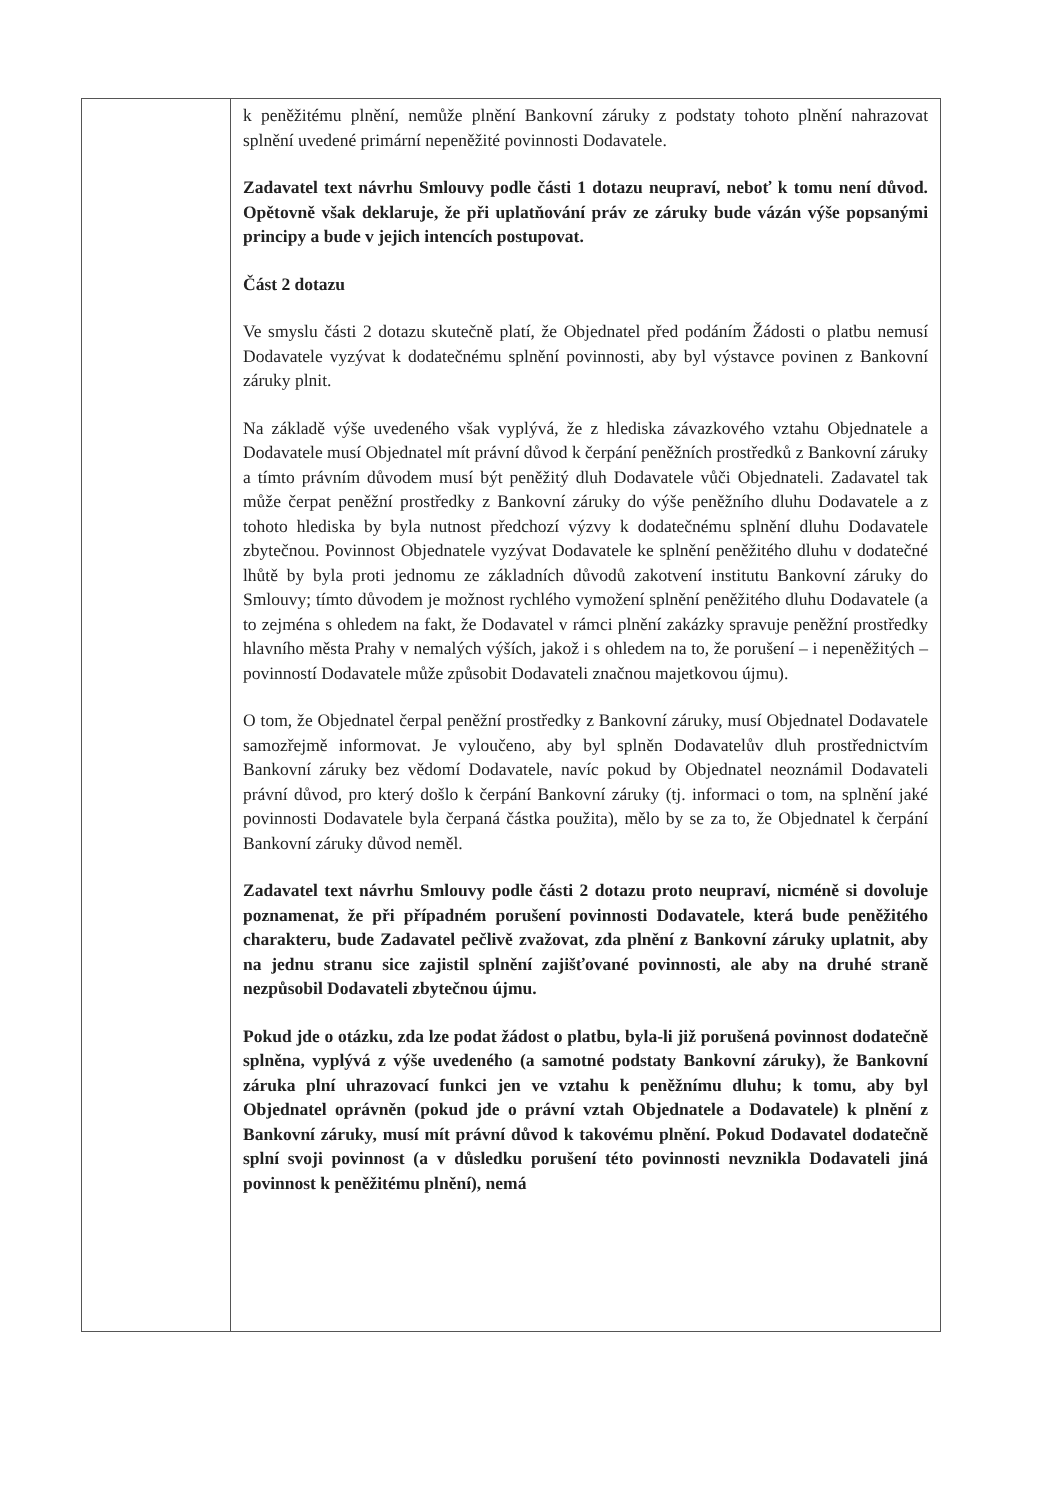| | k peněžitému plnění, nemůže plnění Bankovní záruky z podstaty tohoto plnění nahrazovat splnění uvedené primární nepeněžité povinnosti Dodavatele. Zadavatel text návrhu Smlouvy podle části 1 dotazu neupraví, neboť k tomu není důvod. Opětovně však deklaruje, že při uplatňování práv ze záruky bude vázán výše popsanými principy a bude v jejich intencích postupovat. Část 2 dotazu Ve smyslu části 2 dotazu skutečně platí, že Objednatel před podáním Žádosti o platbu nemusí Dodavatele vyzývat k dodatečnému splnění povinnosti, aby byl výstavce povinen z Bankovní záruky plnit. Na základě výše uvedeného však vyplývá, že z hlediska závazkového vztahu Objednatele a Dodavatele musí Objednatel mít právní důvod k čerpání peněžních prostředků z Bankovní záruky a tímto právním důvodem musí být peněžitý dluh Dodavatele vůči Objednateli. Zadavatel tak může čerpat peněžní prostředky z Bankovní záruky do výše peněžního dluhu Dodavatele a z tohoto hlediska by byla nutnost předchozí výzvy k dodatečnému splnění dluhu Dodavatele zbytečnou. Povinnost Objednatele vyzývat Dodavatele ke splnění peněžitého dluhu v dodatečné lhůtě by byla proti jednomu ze základních důvodů zakotvení institutu Bankovní záruky do Smlouvy; tímto důvodem je možnost rychlého vymožení splnění peněžitého dluhu Dodavatele (a to zejména s ohledem na fakt, že Dodavatel v rámci plnění zakázky spravuje peněžní prostředky hlavního města Prahy v nemalých výších, jakož i s ohledem na to, že porušení – i nepeněžitých – povinností Dodavatele může způsobit Dodavateli značnou majetkovou újmu). O tom, že Objednatel čerpal peněžní prostředky z Bankovní záruky, musí Objednatel Dodavatele samozřejmě informovat. Je vyloučeno, aby byl splněn Dodavatelův dluh prostřednictvím Bankovní záruky bez vědomí Dodavatele, navíc pokud by Objednatel neoznámil Dodavateli právní důvod, pro který došlo k čerpání Bankovní záruky (tj. informaci o tom, na splnění jaké povinnosti Dodavatele byla čerpaná částka použita), mělo by se za to, že Objednatel k čerpání Bankovní záruky důvod neměl. Zadavatel text návrhu Smlouvy podle části 2 dotazu proto neupraví, nicméně si dovoluje poznamenat, že při případném porušení povinnosti Dodavatele, která bude peněžitého charakteru, bude Zadavatel pečlivě zvažovat, zda plnění z Bankovní záruky uplatnit, aby na jednu stranu sice zajistil splnění zajišťované povinnosti, ale aby na druhé straně nezpůsobil Dodavateli zbytečnou újmu. Pokud jde o otázku, zda lze podat žádost o platbu, byla-li již porušená povinnost dodatečně splněna, vyplývá z výše uvedeného (a samotné podstaty Bankovní záruky), že Bankovní záruka plní uhrazovací funkci jen ve vztahu k peněžnímu dluhu; k tomu, aby byl Objednatel oprávněn (pokud jde o právní vztah Objednatele a Dodavatele) k plnění z Bankovní záruky, musí mít právní důvod k takovému plnění. Pokud Dodavatel dodatečně splní svoji povinnost (a v důsledku porušení této povinnosti nevznikla Dodavateli jiná povinnost k peněžitému plnění), nemá |